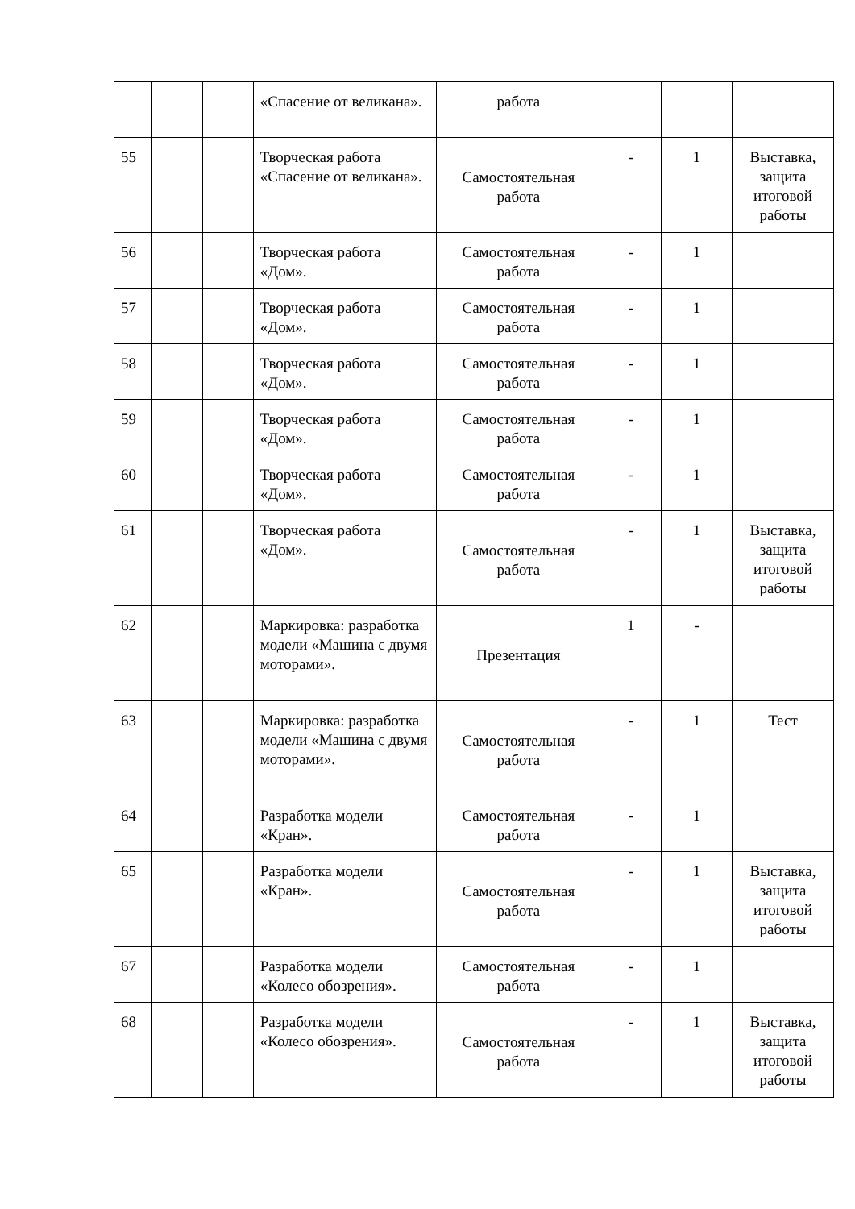| | | | «Спасение от великана». | работа | | | |
| 55 | | | Творческая работа «Спасение от великана». | Самостоятельная работа | - | 1 | Выставка, защита итоговой работы |
| 56 | | | Творческая работа «Дом». | Самостоятельная работа | - | 1 | |
| 57 | | | Творческая работа «Дом». | Самостоятельная работа | - | 1 | |
| 58 | | | Творческая работа «Дом». | Самостоятельная работа | - | 1 | |
| 59 | | | Творческая работа «Дом». | Самостоятельная работа | - | 1 | |
| 60 | | | Творческая работа «Дом». | Самостоятельная работа | - | 1 | |
| 61 | | | Творческая работа «Дом». | Самостоятельная работа | - | 1 | Выставка, защита итоговой работы |
| 62 | | | Маркировка: разработка модели «Машина с двумя моторами». | Презентация | 1 | - | |
| 63 | | | Маркировка: разработка модели «Машина с двумя моторами». | Самостоятельная работа | - | 1 | Тест |
| 64 | | | Разработка модели «Кран». | Самостоятельная работа | - | 1 | |
| 65 | | | Разработка модели «Кран». | Самостоятельная работа | - | 1 | Выставка, защита итоговой работы |
| 67 | | | Разработка модели «Колесо обозрения». | Самостоятельная работа | - | 1 | |
| 68 | | | Разработка модели «Колесо обозрения». | Самостоятельная работа | - | 1 | Выставка, защита итоговой работы |